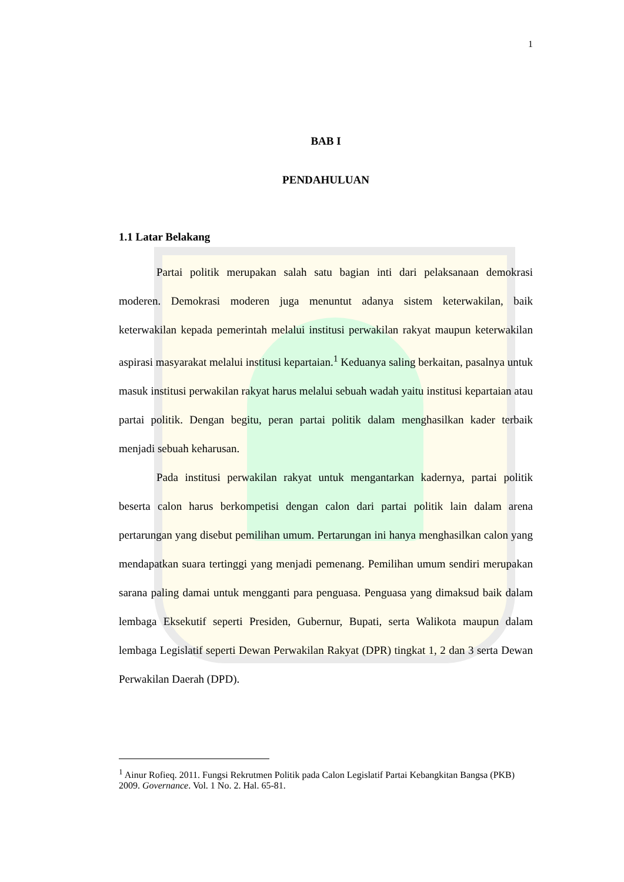1
BAB I
PENDAHULUAN
1.1 Latar Belakang
Partai politik merupakan salah satu bagian inti dari pelaksanaan demokrasi moderen. Demokrasi moderen juga menuntut adanya sistem keterwakilan, baik keterwakilan kepada pemerintah melalui institusi perwakilan rakyat maupun keterwakilan aspirasi masyarakat melalui institusi kepartaian.<sup>1</sup> Keduanya saling berkaitan, pasalnya untuk masuk institusi perwakilan rakyat harus melalui sebuah wadah yaitu institusi kepartaian atau partai politik. Dengan begitu, peran partai politik dalam menghasilkan kader terbaik menjadi sebuah keharusan.
Pada institusi perwakilan rakyat untuk mengantarkan kadernya, partai politik beserta calon harus berkompetisi dengan calon dari partai politik lain dalam arena pertarungan yang disebut pemilihan umum. Pertarungan ini hanya menghasilkan calon yang mendapatkan suara tertinggi yang menjadi pemenang. Pemilihan umum sendiri merupakan sarana paling damai untuk mengganti para penguasa. Penguasa yang dimaksud baik dalam lembaga Eksekutif seperti Presiden, Gubernur, Bupati, serta Walikota maupun dalam lembaga Legislatif seperti Dewan Perwakilan Rakyat (DPR) tingkat 1, 2 dan 3 serta Dewan Perwakilan Daerah (DPD).
<sup>1</sup> Ainur Rofieq. 2011. Fungsi Rekrutmen Politik pada Calon Legislatif Partai Kebangkitan Bangsa (PKB) 2009. Governance. Vol. 1 No. 2. Hal. 65-81.